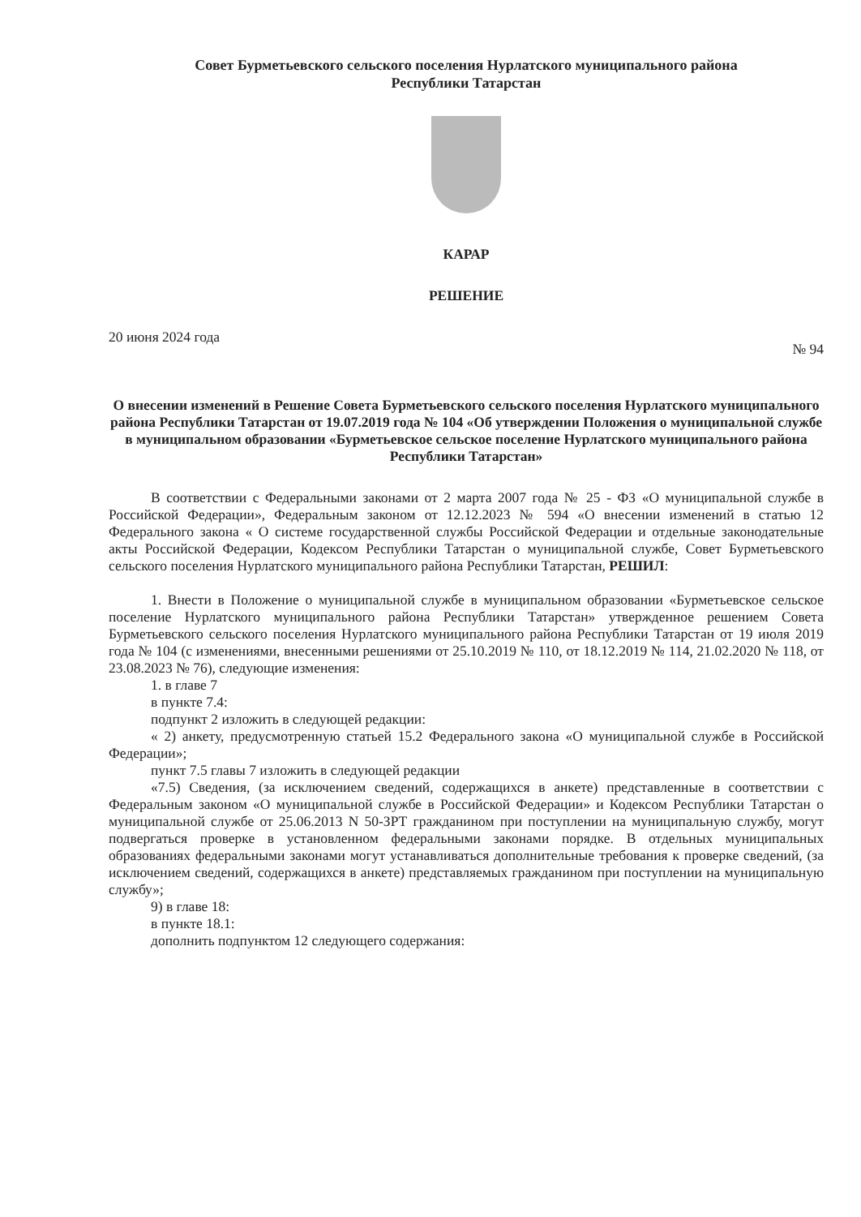Совет Бурметьевского сельского поселения Нурлатского муниципального района
Республики Татарстан
КАРАР
РЕШЕНИЕ
20 июня 2024 года № 94
О внесении изменений в Решение Совета Бурметьевского сельского поселения Нурлатского муниципального района Республики Татарстан от 19.07.2019 года № 104 «Об утверждении Положения о муниципальной службе в муниципальном образовании «Бурметьевское сельское поселение Нурлатского муниципального района Республики Татарстан»
В соответствии с Федеральными законами от 2 марта 2007 года № 25 - ФЗ «О муниципальной службе в Российской Федерации», Федеральным законом от 12.12.2023 № 594 «О внесении изменений в статью 12 Федерального закона « О системе государственной службы Российской Федерации и отдельные законодательные акты Российской Федерации, Кодексом Республики Татарстан о муниципальной службе, Совет Бурметьевского сельского поселения Нурлатского муниципального района Республики Татарстан, РЕШИЛ:
1. Внести в Положение о муниципальной службе в муниципальном образовании «Бурметьевское сельское поселение Нурлатского муниципального района Республики Татарстан» утвержденное решением Совета Бурметьевского сельского поселения Нурлатского муниципального района Республики Татарстан от 19 июля 2019 года № 104 (с изменениями, внесенными решениями от 25.10.2019 № 110, от 18.12.2019 № 114, 21.02.2020 № 118, от 23.08.2023 № 76), следующие изменения:
1. в главе 7
в пункте 7.4:
подпункт 2 изложить в следующей редакции:
« 2) анкету, предусмотренную статьей 15.2 Федерального закона «О муниципальной службе в Российской Федерации»;
пункт 7.5 главы 7 изложить в следующей редакции
«7.5) Сведения, (за исключением сведений, содержащихся в анкете) представленные в соответствии с Федеральным законом «О муниципальной службе в Российской Федерации» и Кодексом Республики Татарстан о муниципальной службе от 25.06.2013 N 50-ЗРТ гражданином при поступлении на муниципальную службу, могут подвергаться проверке в установленном федеральными законами порядке. В отдельных муниципальных образованиях федеральными законами могут устанавливаться дополнительные требования к проверке сведений, (за исключением сведений, содержащихся в анкете) представляемых гражданином при поступлении на муниципальную службу»;
9) в главе 18:
в пункте 18.1:
дополнить подпунктом 12 следующего содержания: